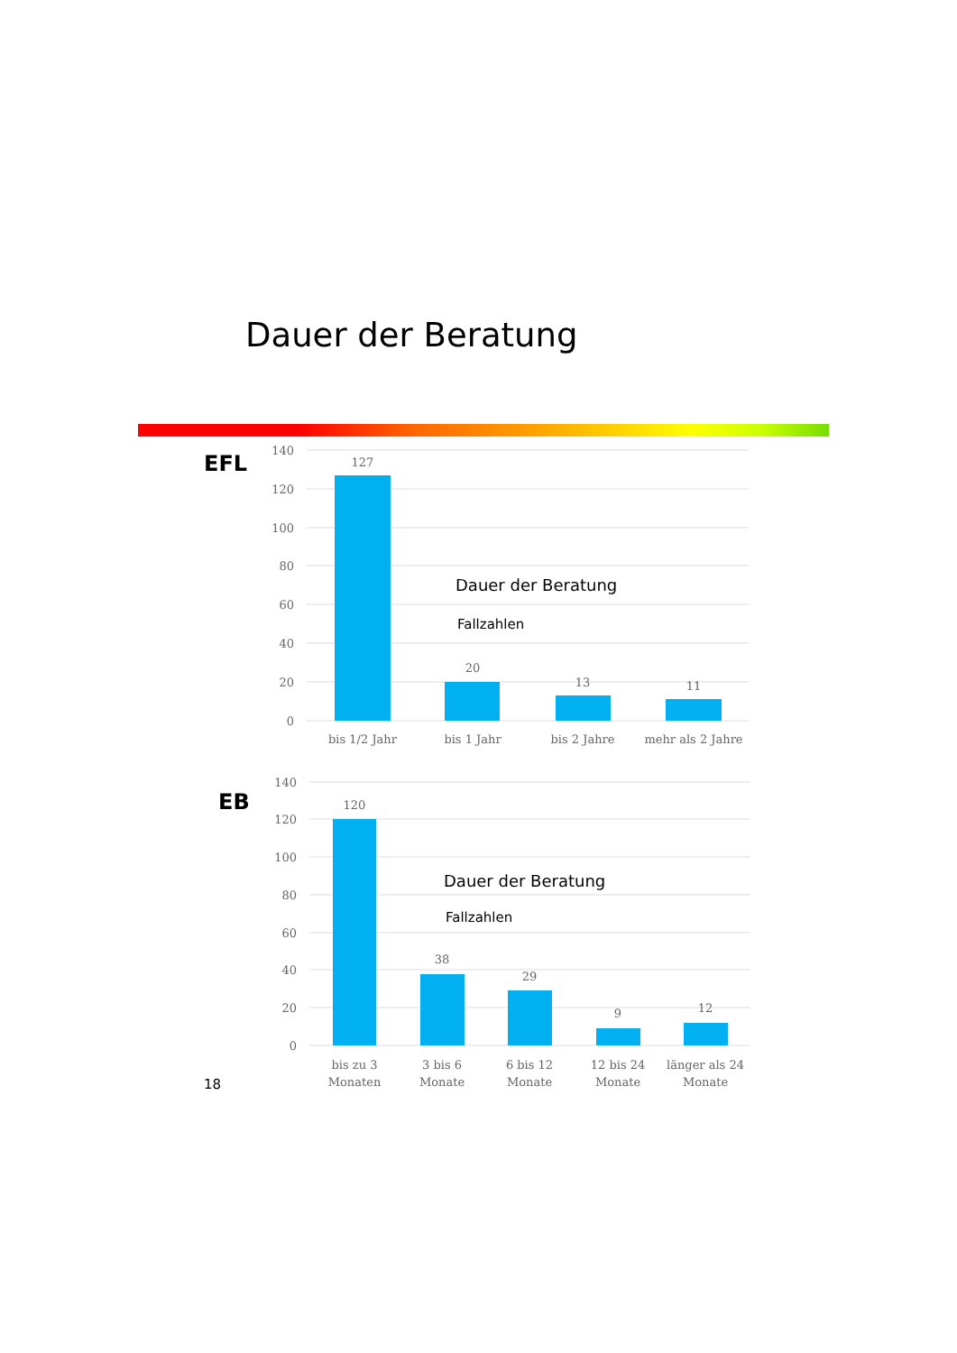Dauer der Beratung
EFL
140
120
100
80
60
40
20
0
127
20
13
11
bis 1/2 Jahr
bis 1 Jahr
bis 2 Jahre
mehr als 2 Jahre
Dauer der Beratung
Fallzahlen
EB
140
120
100
80
60
40
20
0
120
38
29
9
12
bis zu 3
Monaten
3 bis 6
Monate
6 bis 12
Monate
12 bis 24
Monate
länger als 24
Monate
Dauer der Beratung
Fallzahlen
18